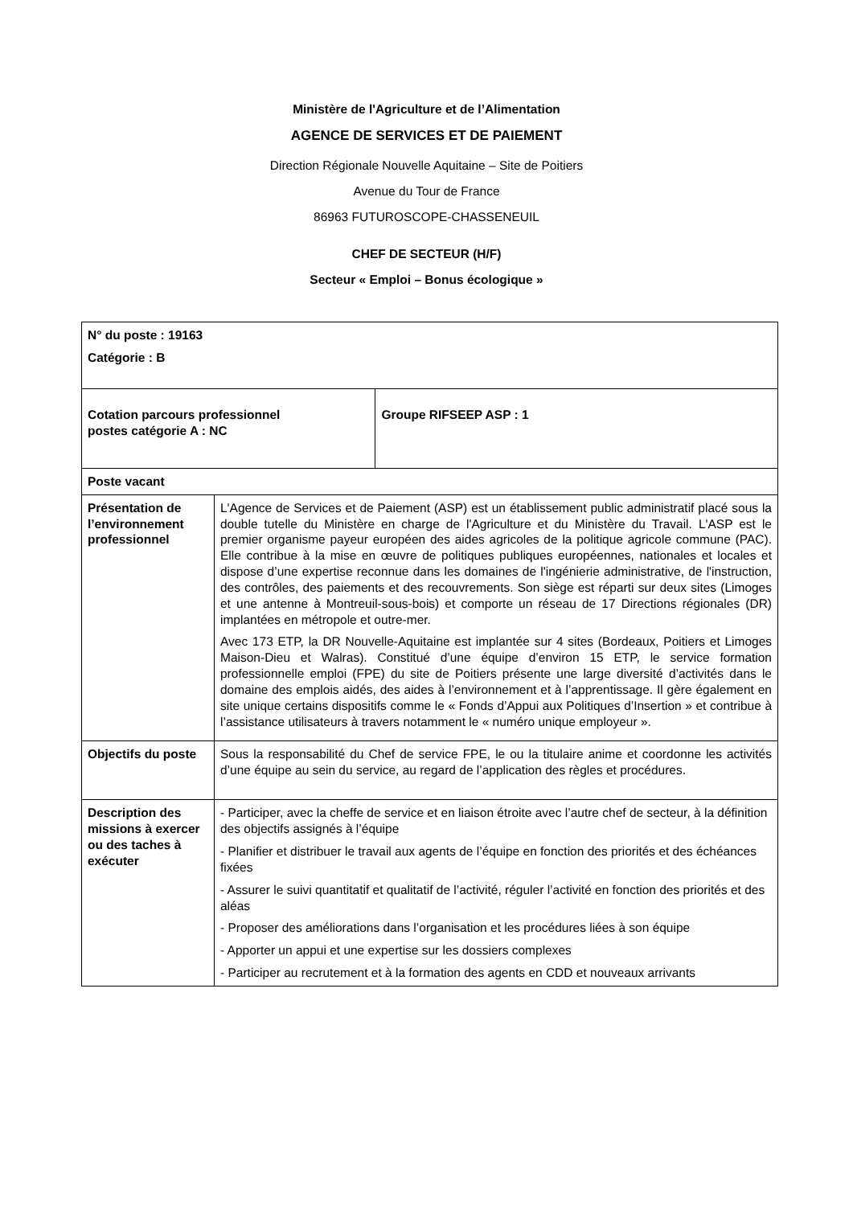Ministère de l'Agriculture et de l’Alimentation
AGENCE DE SERVICES ET DE PAIEMENT
Direction Régionale Nouvelle Aquitaine – Site de Poitiers
Avenue du Tour de France
86963 FUTUROSCOPE-CHASSENEUIL
CHEF DE SECTEUR (H/F)
Secteur « Emploi – Bonus écologique »
| N° du poste : 19163 Catégorie : B | | |
| Cotation parcours professionnel postes catégorie A : NC | | Groupe RIFSEEP ASP : 1 |
| Poste vacant | | |
| Présentation de l’environnement professionnel | L'Agence de Services et de Paiement (ASP) est un établissement public administratif placé sous la double tutelle du Ministère en charge de l'Agriculture et du Ministère du Travail. L'ASP est le premier organisme payeur européen des aides agricoles de la politique agricole commune (PAC). Elle contribue à la mise en œuvre de politiques publiques européennes, nationales et locales et dispose d’une expertise reconnue dans les domaines de l'ingénierie administrative, de l'instruction, des contrôles, des paiements et des recouvrements. Son siège est réparti sur deux sites (Limoges et une antenne à Montreuil-sous-bois) et comporte un réseau de 17 Directions régionales (DR) implantées en métropole et outre-mer. Avec 173 ETP, la DR Nouvelle-Aquitaine est implantée sur 4 sites (Bordeaux, Poitiers et Limoges Maison-Dieu et Walras). Constitué d’une équipe d’environ 15 ETP, le service formation professionnelle emploi (FPE) du site de Poitiers présente une large diversité d’activités dans le domaine des emplois aidés, des aides à l’environnement et à l’apprentissage. Il gère également en site unique certains dispositifs comme le « Fonds d’Appui aux Politiques d’Insertion » et contribue à l’assistance utilisateurs à travers notamment le « numéro unique employeur ». | |
| Objectifs du poste | Sous la responsabilité du Chef de service FPE, le ou la titulaire anime et coordonne les activités d’une équipe au sein du service, au regard de l’application des règles et procédures. | |
| Description des missions à exercer ou des taches à exécuter | - Participer, avec la cheffe de service et en liaison étroite avec l’autre chef de secteur, à la définition des objectifs assignés à l’équipe - Planifier et distribuer le travail aux agents de l’équipe en fonction des priorités et des échéances fixées - Assurer le suivi quantitatif et qualitatif de l’activité, réguler l’activité en fonction des priorités et des aléas - Proposer des améliorations dans l’organisation et les procédures liées à son équipe - Apporter un appui et une expertise sur les dossiers complexes - Participer au recrutement et à la formation des agents en CDD et nouveaux arrivants | |